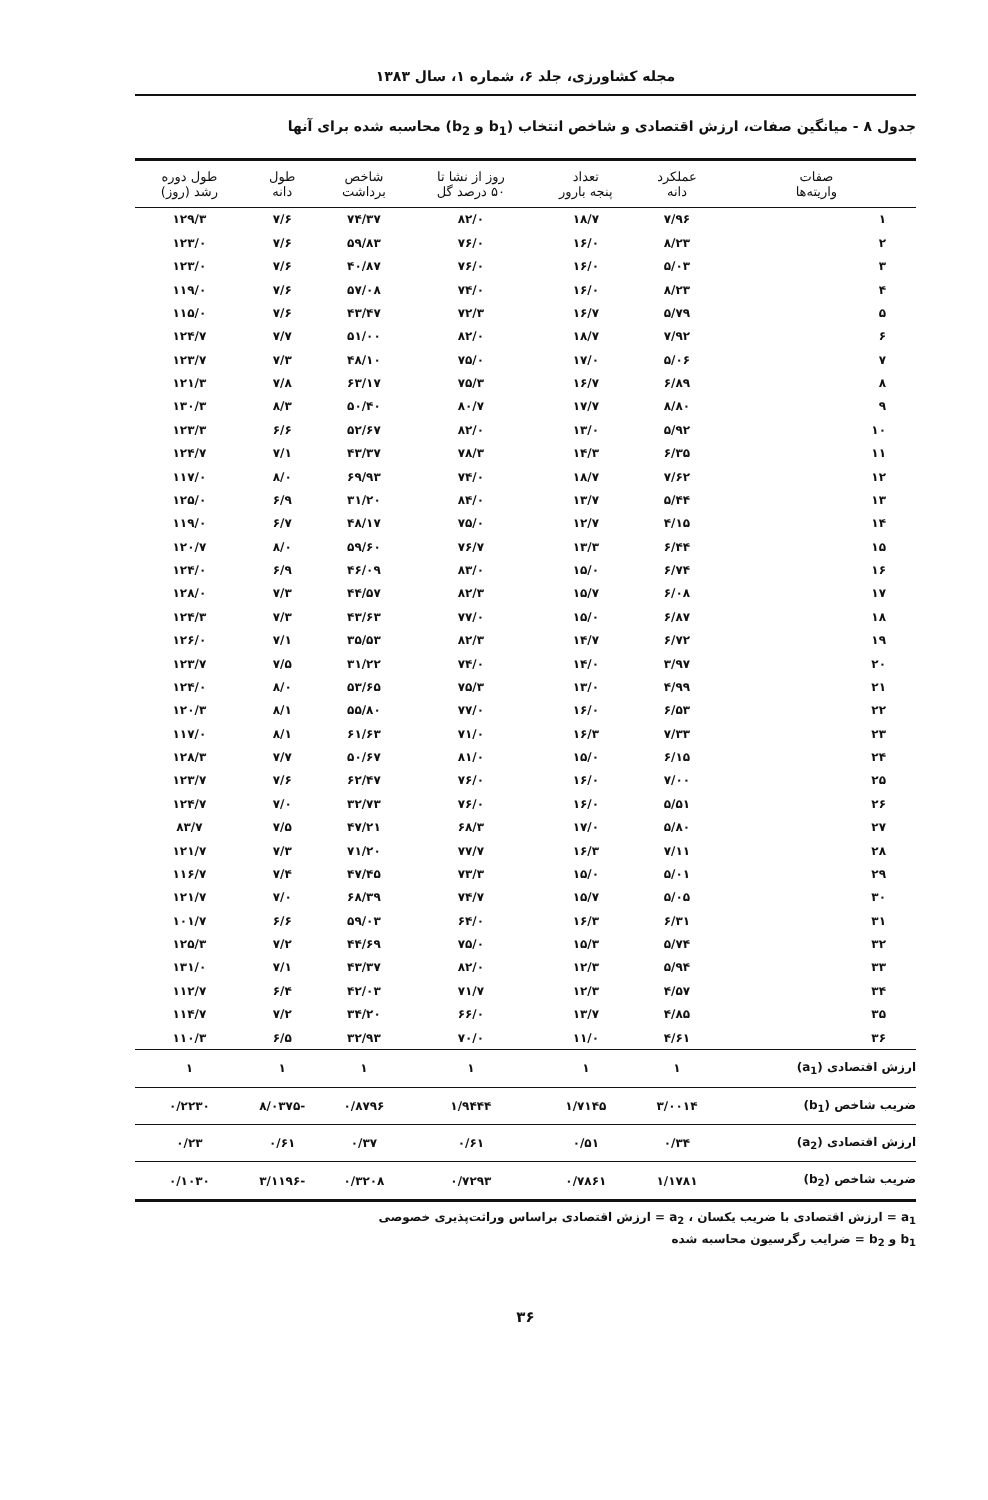مجله کشاورزی، جلد ۶، شماره ۱، سال ۱۳۸۳
جدول ۸ - میانگین صفات، ارزش اقتصادی و شاخص انتخاب (b<sub>1</sub> و b<sub>2</sub>) محاسبه شده برای آنها
| صفات واریته‌ها | عملکرد دانه | تعداد پنجه بارور | روز از نشا تا ۵۰ درصد گل | شاخص برداشت | طول دانه | طول دوره رشد (روز) |
| --- | --- | --- | --- | --- | --- | --- |
| ۱ | ۷/۹۶ | ۱۸/۷ | ۸۲/۰ | ۷۴/۳۷ | ۷/۶ | ۱۲۹/۳ |
| ۲ | ۸/۲۳ | ۱۶/۰ | ۷۶/۰ | ۵۹/۸۳ | ۷/۶ | ۱۲۳/۰ |
| ۳ | ۵/۰۳ | ۱۶/۰ | ۷۶/۰ | ۴۰/۸۷ | ۷/۶ | ۱۲۳/۰ |
| ۴ | ۸/۲۳ | ۱۶/۰ | ۷۴/۰ | ۵۷/۰۸ | ۷/۶ | ۱۱۹/۰ |
| ۵ | ۵/۷۹ | ۱۶/۷ | ۷۲/۳ | ۴۳/۴۷ | ۷/۶ | ۱۱۵/۰ |
| ۶ | ۷/۹۲ | ۱۸/۷ | ۸۲/۰ | ۵۱/۰۰ | ۷/۷ | ۱۲۴/۷ |
| ۷ | ۵/۰۶ | ۱۷/۰ | ۷۵/۰ | ۴۸/۱۰ | ۷/۳ | ۱۲۳/۷ |
| ۸ | ۶/۸۹ | ۱۶/۷ | ۷۵/۳ | ۶۳/۱۷ | ۷/۸ | ۱۲۱/۳ |
| ۹ | ۸/۸۰ | ۱۷/۷ | ۸۰/۷ | ۵۰/۴۰ | ۸/۳ | ۱۳۰/۳ |
| ۱۰ | ۵/۹۲ | ۱۳/۰ | ۸۲/۰ | ۵۲/۶۷ | ۶/۶ | ۱۲۳/۳ |
| ۱۱ | ۶/۳۵ | ۱۴/۳ | ۷۸/۳ | ۴۳/۳۷ | ۷/۱ | ۱۲۴/۷ |
| ۱۲ | ۷/۶۲ | ۱۸/۷ | ۷۴/۰ | ۶۹/۹۳ | ۸/۰ | ۱۱۷/۰ |
| ۱۳ | ۵/۴۴ | ۱۳/۷ | ۸۴/۰ | ۳۱/۲۰ | ۶/۹ | ۱۲۵/۰ |
| ۱۴ | ۴/۱۵ | ۱۲/۷ | ۷۵/۰ | ۴۸/۱۷ | ۶/۷ | ۱۱۹/۰ |
| ۱۵ | ۶/۴۴ | ۱۳/۳ | ۷۶/۷ | ۵۹/۶۰ | ۸/۰ | ۱۲۰/۷ |
| ۱۶ | ۶/۷۴ | ۱۵/۰ | ۸۳/۰ | ۴۶/۰۹ | ۶/۹ | ۱۲۴/۰ |
| ۱۷ | ۶/۰۸ | ۱۵/۷ | ۸۲/۳ | ۴۴/۵۷ | ۷/۳ | ۱۲۸/۰ |
| ۱۸ | ۶/۸۷ | ۱۵/۰ | ۷۷/۰ | ۴۳/۶۳ | ۷/۳ | ۱۲۴/۳ |
| ۱۹ | ۶/۷۲ | ۱۴/۷ | ۸۲/۳ | ۳۵/۵۳ | ۷/۱ | ۱۲۶/۰ |
| ۲۰ | ۳/۹۷ | ۱۴/۰ | ۷۴/۰ | ۳۱/۲۲ | ۷/۵ | ۱۲۳/۷ |
| ۲۱ | ۴/۹۹ | ۱۳/۰ | ۷۵/۳ | ۵۳/۶۵ | ۸/۰ | ۱۲۴/۰ |
| ۲۲ | ۶/۵۳ | ۱۶/۰ | ۷۷/۰ | ۵۵/۸۰ | ۸/۱ | ۱۲۰/۳ |
| ۲۳ | ۷/۳۳ | ۱۶/۳ | ۷۱/۰ | ۶۱/۶۳ | ۸/۱ | ۱۱۷/۰ |
| ۲۴ | ۶/۱۵ | ۱۵/۰ | ۸۱/۰ | ۵۰/۶۷ | ۷/۷ | ۱۲۸/۳ |
| ۲۵ | ۷/۰۰ | ۱۶/۰ | ۷۶/۰ | ۶۲/۴۷ | ۷/۶ | ۱۲۳/۷ |
| ۲۶ | ۵/۵۱ | ۱۶/۰ | ۷۶/۰ | ۳۲/۷۳ | ۷/۰ | ۱۲۴/۷ |
| ۲۷ | ۵/۸۰ | ۱۷/۰ | ۶۸/۳ | ۴۷/۲۱ | ۷/۵ | ۸۳/۷ |
| ۲۸ | ۷/۱۱ | ۱۶/۳ | ۷۷/۷ | ۷۱/۲۰ | ۷/۳ | ۱۲۱/۷ |
| ۲۹ | ۵/۰۱ | ۱۵/۰ | ۷۳/۳ | ۴۷/۴۵ | ۷/۴ | ۱۱۶/۷ |
| ۳۰ | ۵/۰۵ | ۱۵/۷ | ۷۴/۷ | ۶۸/۳۹ | ۷/۰ | ۱۲۱/۷ |
| ۳۱ | ۶/۳۱ | ۱۶/۳ | ۶۴/۰ | ۵۹/۰۳ | ۶/۶ | ۱۰۱/۷ |
| ۳۲ | ۵/۷۴ | ۱۵/۳ | ۷۵/۰ | ۴۴/۶۹ | ۷/۲ | ۱۲۵/۳ |
| ۳۳ | ۵/۹۴ | ۱۲/۳ | ۸۲/۰ | ۴۳/۳۷ | ۷/۱ | ۱۳۱/۰ |
| ۳۴ | ۴/۵۷ | ۱۲/۳ | ۷۱/۷ | ۴۲/۰۳ | ۶/۴ | ۱۱۲/۷ |
| ۳۵ | ۴/۸۵ | ۱۳/۷ | ۶۶/۰ | ۳۴/۲۰ | ۷/۲ | ۱۱۴/۷ |
| ۳۶ | ۴/۶۱ | ۱۱/۰ | ۷۰/۰ | ۳۲/۹۳ | ۶/۵ | ۱۱۰/۳ |
| ارزش اقتصادی (a<sub>1</sub>) | ۱ | ۱ | ۱ | ۱ | ۱ | ۱ |
| ضریب شاخص (b<sub>1</sub>) | ۳/۰۰۱۴ | ۱/۷۱۴۵ | ۱/۹۴۴۴ | ۰/۸۷۹۶ | -۸/۰۳۷۵ | ۰/۲۲۳۰ |
| ارزش اقتصادی (a<sub>2</sub>) | ۰/۳۴ | ۰/۵۱ | ۰/۶۱ | ۰/۳۷ | ۰/۶۱ | ۰/۲۳ |
| ضریب شاخص (b<sub>2</sub>) | ۱/۱۷۸۱ | ۰/۷۸۶۱ | ۰/۷۲۹۳ | ۰/۳۲۰۸ | -۳/۱۱۹۶ | ۰/۱۰۳۰ |
a<sub>1</sub> = ارزش اقتصادی با ضریب یکسان ، a<sub>2</sub> = ارزش اقتصادی براساس وراثت‌پذیری خصوصی
b<sub>1</sub> و b<sub>2</sub> = ضرایب رگرسیون محاسبه شده
۳۶